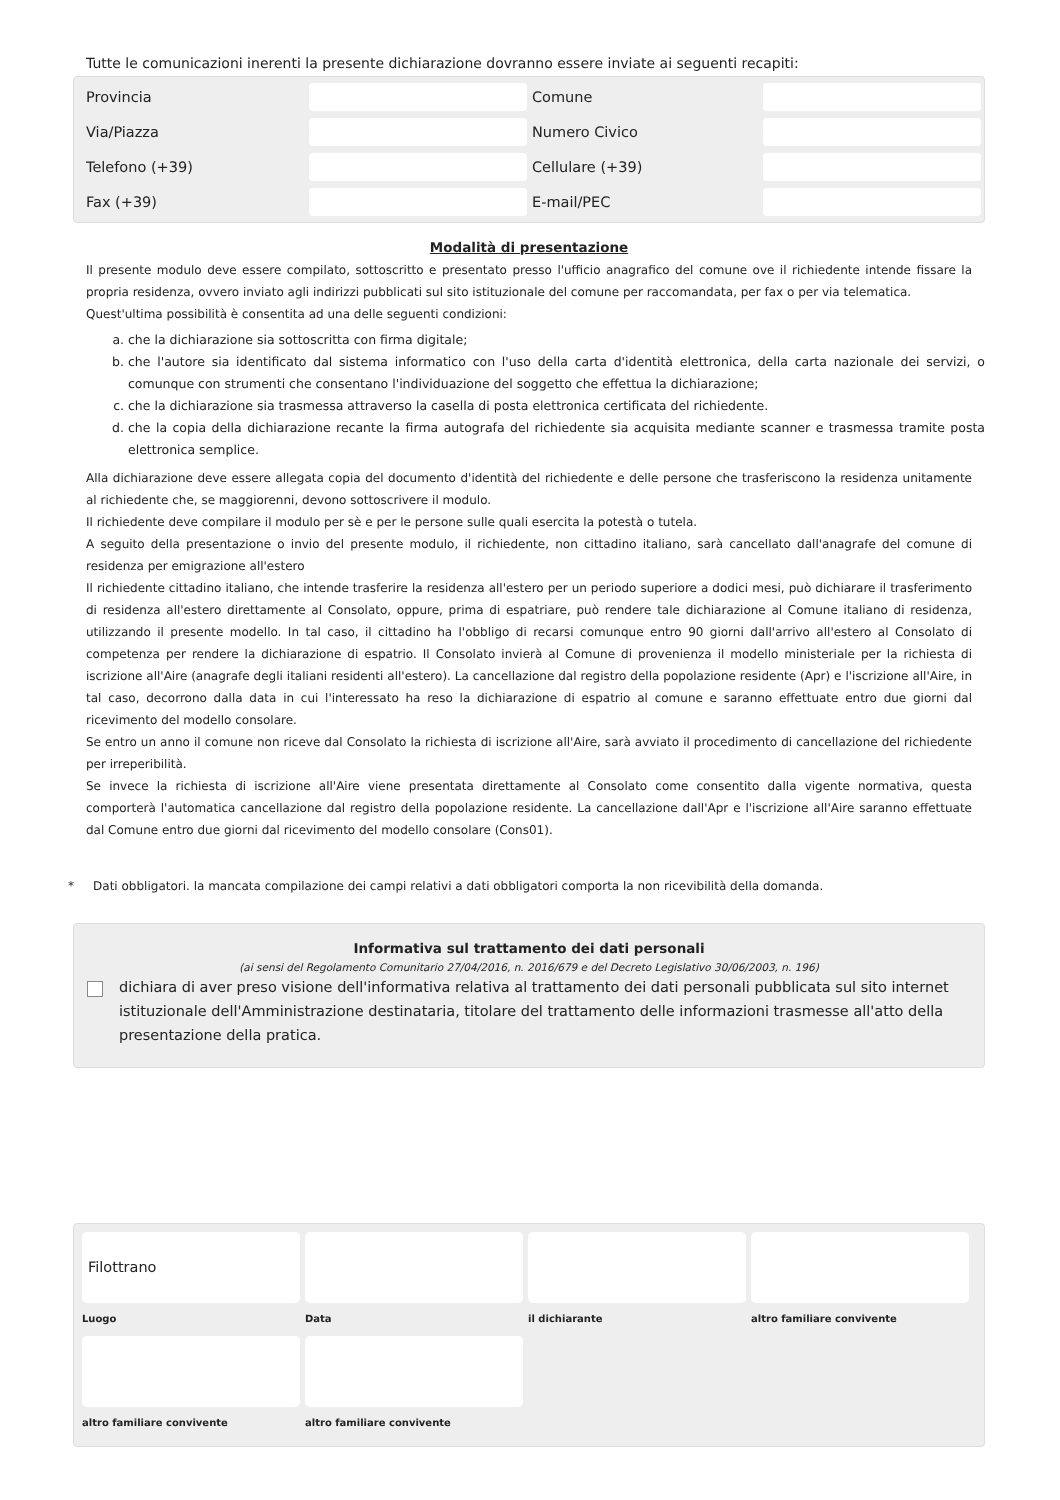Tutte le comunicazioni inerenti la presente dichiarazione dovranno essere inviate ai seguenti recapiti:
Provincia
Comune
Via/Piazza
Numero Civico
Telefono (+39)
Cellulare (+39)
Fax (+39)
E-mail/PEC
Modalità di presentazione
Il presente modulo deve essere compilato, sottoscritto e presentato presso l'ufficio anagrafico del comune ove il richiedente intende fissare la propria residenza, ovvero inviato agli indirizzi pubblicati sul sito istituzionale del comune per raccomandata, per fax o per via telematica.
Quest'ultima possibilità è consentita ad una delle seguenti condizioni:
a. che la dichiarazione sia sottoscritta con firma digitale;
b. che l'autore sia identificato dal sistema informatico con l'uso della carta d'identità elettronica, della carta nazionale dei servizi, o comunque con strumenti che consentano l'individuazione del soggetto che effettua la dichiarazione;
c. che la dichiarazione sia trasmessa attraverso la casella di posta elettronica certificata del richiedente.
d. che la copia della dichiarazione recante la firma autografa del richiedente sia acquisita mediante scanner e trasmessa tramite posta elettronica semplice.
Alla dichiarazione deve essere allegata copia del documento d'identità del richiedente e delle persone che trasferiscono la residenza unitamente al richiedente che, se maggiorenni, devono sottoscrivere il modulo.
Il richiedente deve compilare il modulo per sè e per le persone sulle quali esercita la potestà o tutela.
A seguito della presentazione o invio del presente modulo, il richiedente, non cittadino italiano, sarà cancellato dall'anagrafe del comune di residenza per emigrazione all'estero
Il richiedente cittadino italiano, che intende trasferire la residenza all'estero per un periodo superiore a dodici mesi, può dichiarare il trasferimento di residenza all'estero direttamente al Consolato, oppure, prima di espatriare, può rendere tale dichiarazione al Comune italiano di residenza, utilizzando il presente modello. In tal caso, il cittadino ha l'obbligo di recarsi comunque entro 90 giorni dall'arrivo all'estero al Consolato di competenza per rendere la dichiarazione di espatrio. Il Consolato invierà al Comune di provenienza il modello ministeriale per la richiesta di iscrizione all'Aire (anagrafe degli italiani residenti all'estero). La cancellazione dal registro della popolazione residente (Apr) e l'iscrizione all'Aire, in tal caso, decorrono dalla data in cui l'interessato ha reso la dichiarazione di espatrio al comune e saranno effettuate entro due giorni dal ricevimento del modello consolare.
Se entro un anno il comune non riceve dal Consolato la richiesta di iscrizione all'Aire, sarà avviato il procedimento di cancellazione del richiedente per irreperibilità.
Se invece la richiesta di iscrizione all'Aire viene presentata direttamente al Consolato come consentito dalla vigente normativa, questa comporterà l'automatica cancellazione dal registro della popolazione residente. La cancellazione dall'Apr e l'iscrizione all'Aire saranno effettuate dal Comune entro due giorni dal ricevimento del modello consolare (Cons01).
* Dati obbligatori. la mancata compilazione dei campi relativi a dati obbligatori comporta la non ricevibilità della domanda.
Informativa sul trattamento dei dati personali
(ai sensi del Regolamento Comunitario 27/04/2016, n. 2016/679 e del Decreto Legislativo 30/06/2003, n. 196)
dichiara di aver preso visione dell'informativa relativa al trattamento dei dati personali pubblicata sul sito internet istituzionale dell'Amministrazione destinataria, titolare del trattamento delle informazioni trasmesse all'atto della presentazione della pratica.
Filottrano
Luogo
Data
il dichiarante
altro familiare convivente
altro familiare convivente
altro familiare convivente